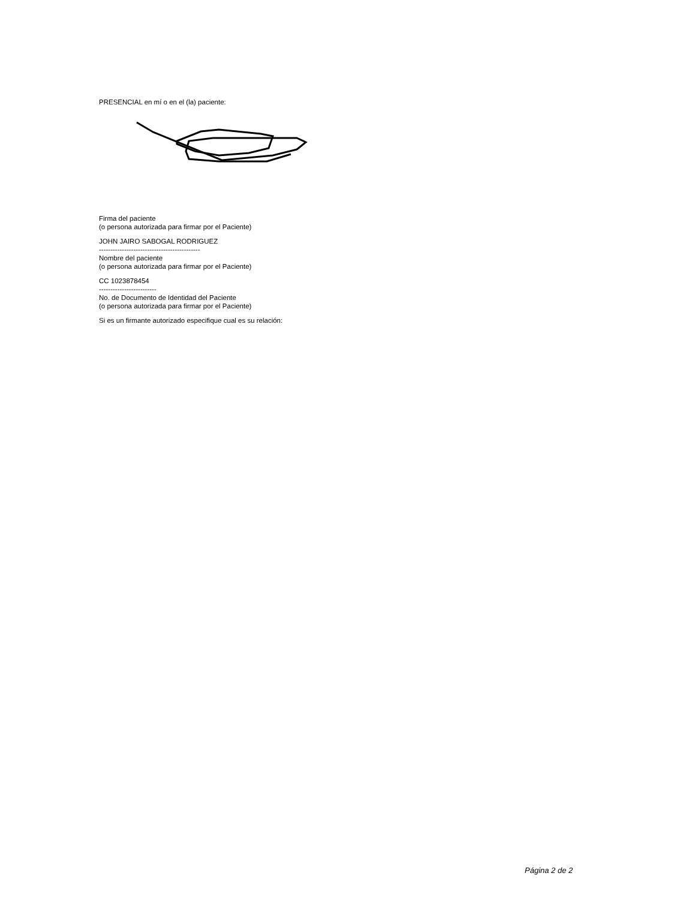PRESENCIAL en mí o en el (la) paciente:
Firma del paciente
(o persona autorizada para firmar por el Paciente)
JOHN JAIRO SABOGAL RODRIGUEZ
--------------------------------------------
Nombre del paciente
(o persona autorizada para firmar por el Paciente)
CC 1023878454
-------------------------
No. de Documento de Identidad del Paciente
(o persona autorizada para firmar por el Paciente)
Si es un firmante autorizado especifique cual es su relación:
Página 2 de 2